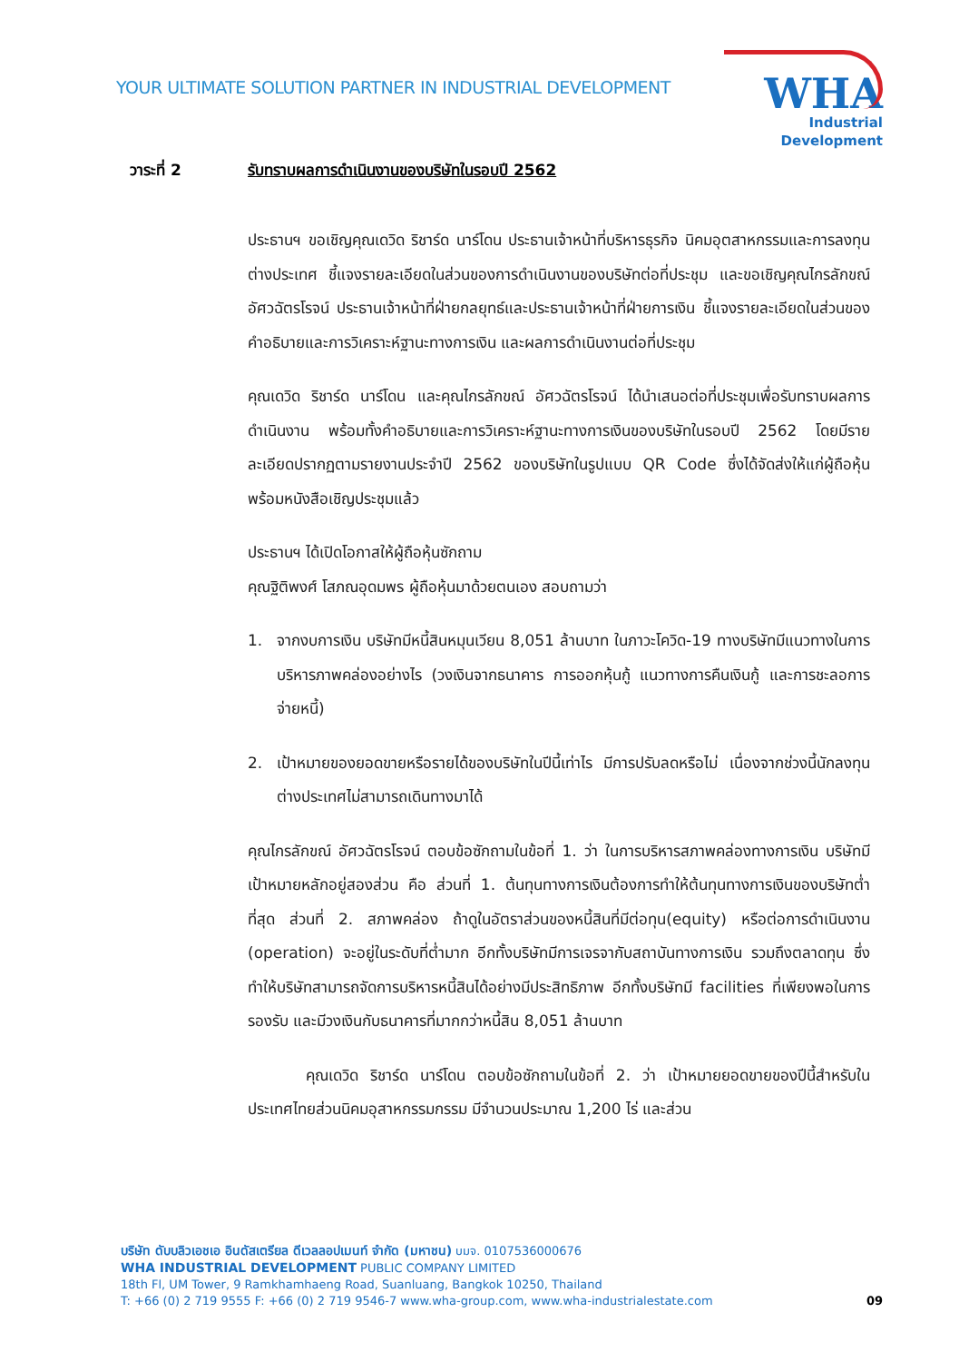YOUR ULTIMATE SOLUTION PARTNER IN INDUSTRIAL DEVELOPMENT
WHA
Industrial
Development
วาระที่ 2 รับทราบผลการดำเนินงานของบริษัทในรอบปี 2562
ประธานฯ ขอเชิญคุณเดวิด ริชาร์ด นาร์โดน ประธานเจ้าหน้าที่บริหารธุรกิจ นิคมอุตสาหกรรมและการลงทุนต่างประเทศ ชี้แจงรายละเอียดในส่วนของการดำเนินงานของบริษัทต่อที่ประชุม และขอเชิญคุณไกรลักขณ์ อัศวฉัตรโรจน์ ประธานเจ้าหน้าที่ฝ่ายกลยุทธ์และประธานเจ้าหน้าที่ฝ่ายการเงิน ชี้แจงรายละเอียดในส่วนของคำอธิบายและการวิเคราะห์ฐานะทางการเงิน และผลการดำเนินงานต่อที่ประชุม
คุณเดวิด ริชาร์ด นาร์โดน และคุณไกรลักขณ์ อัศวฉัตรโรจน์ ได้นำเสนอต่อที่ประชุมเพื่อรับทราบผลการดำเนินงาน พร้อมทั้งคำอธิบายและการวิเคราะห์ฐานะทางการเงินของบริษัทในรอบปี 2562 โดยมีรายละเอียดปรากฏตามรายงานประจำปี 2562 ของบริษัทในรูปแบบ QR Code ซึ่งได้จัดส่งให้แก่ผู้ถือหุ้นพร้อมหนังสือเชิญประชุมแล้ว
ประธานฯ ได้เปิดโอกาสให้ผู้ถือหุ้นซักถาม
คุณฐิติพงศ์ โสภณอุดมพร ผู้ถือหุ้นมาด้วยตนเอง สอบถามว่า
1. จากงบการเงิน บริษัทมีหนี้สินหมุนเวียน 8,051 ล้านบาท ในภาวะโควิด-19 ทางบริษัทมีแนวทางในการบริหารภาพคล่องอย่างไร (วงเงินจากธนาคาร การออกหุ้นกู้ แนวทางการคืนเงินกู้ และการชะลอการจ่ายหนี้)
2. เป้าหมายของยอดขายหรือรายได้ของบริษัทในปีนี้เท่าไร มีการปรับลดหรือไม่ เนื่องจากช่วงนี้นักลงทุนต่างประเทศไม่สามารถเดินทางมาได้
คุณไกรลักขณ์ อัศวฉัตรโรจน์ ตอบข้อซักถามในข้อที่ 1. ว่า ในการบริหารสภาพคล่องทางการเงิน บริษัทมีเป้าหมายหลักอยู่สองส่วน คือ ส่วนที่ 1. ต้นทุนทางการเงินต้องการทำให้ต้นทุนทางการเงินของบริษัทต่ำที่สุด ส่วนที่ 2. สภาพคล่อง ถ้าดูในอัตราส่วนของหนี้สินที่มีต่อทุน(equity) หรือต่อการดำเนินงาน (operation) จะอยู่ในระดับที่ต่ำมาก อีกทั้งบริษัทมีการเจรจากับสถาบันทางการเงิน รวมถึงตลาดทุน ซึ่งทำให้บริษัทสามารถจัดการบริหารหนี้สินได้อย่างมีประสิทธิภาพ อีกทั้งบริษัทมี facilities ที่เพียงพอในการรองรับ และมีวงเงินกับธนาคารที่มากกว่าหนี้สิน 8,051 ล้านบาท
คุณเดวิด ริชาร์ด นาร์โดน ตอบข้อซักถามในข้อที่ 2. ว่า เป้าหมายยอดขายของปีนี้สำหรับในประเทศไทยส่วนนิคมอุสาหกรรมกรรม มีจำนวนประมาณ 1,200 ไร่ และส่วน
บริษัท ดับบลิวเอชเอ อินดัสเตรียล ดีเวลลอปเมนท์ จำกัด (มหาชน) บมจ. 0107536000676
WHA INDUSTRIAL DEVELOPMENT PUBLIC COMPANY LIMITED
18th Fl, UM Tower, 9 Ramkhamhaeng Road, Suanluang, Bangkok 10250, Thailand
T: +66 (0) 2 719 9555 F: +66 (0) 2 719 9546-7 www.wha-group.com, www.wha-industrialestate.com
09